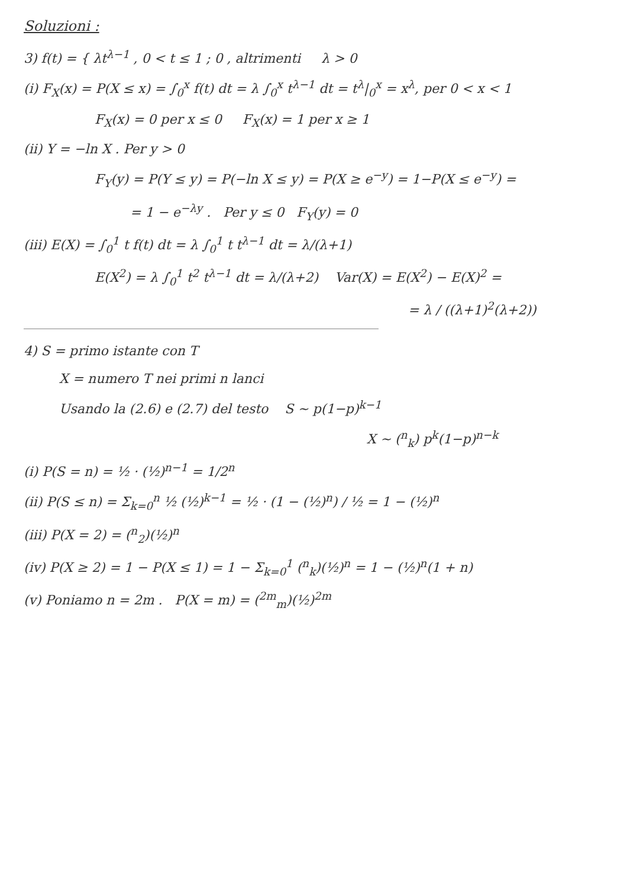Soluzioni :
3) f(t) = { λt<sup>λ−1</sup> , 0 < t ≤ 1 ; 0 , altrimenti λ > 0
(i) F<sub>X</sub>(x) = P(X ≤ x) = ∫<sub>0</sub><sup>x</sup> f(t) dt = λ ∫<sub>0</sub><sup>x</sup> t<sup>λ−1</sup> dt = t<sup>λ</sup>|<sub>0</sub><sup>x</sup> = x<sup>λ</sup>, per 0 < x < 1
F<sub>X</sub>(x) = 0 per x ≤ 0 F<sub>X</sub>(x) = 1 per x ≥ 1
(ii) Y = −ln X . Per y > 0
F<sub>Y</sub>(y) = P(Y ≤ y) = P(−ln X ≤ y) = P(X ≥ e<sup>−y</sup>) = 1−P(X ≤ e<sup>−y</sup>) =
= 1 − e<sup>−λy</sup> . Per y ≤ 0 F<sub>Y</sub>(y) = 0
(iii) E(X) = ∫<sub>0</sub><sup>1</sup> t f(t) dt = λ ∫<sub>0</sub><sup>1</sup> t t<sup>λ−1</sup> dt = λ/(λ+1)
E(X<sup>2</sup>) = λ ∫<sub>0</sub><sup>1</sup> t<sup>2</sup> t<sup>λ−1</sup> dt = λ/(λ+2) Var(X) = E(X<sup>2</sup>) − E(X)<sup>2</sup> =
= λ / ((λ+1)<sup>2</sup>(λ+2))
4) S = primo istante con T
X = numero T nei primi n lanci
Usando la (2.6) e (2.7) del testo S ~ p(1−p)<sup>k−1</sup>
X ~ (<sup>n</sup><sub>k</sub>) p<sup>k</sup>(1−p)<sup>n−k</sup>
(i) P(S = n) = ½ · (½)<sup>n−1</sup> = 1/2<sup>n</sup>
(ii) P(S ≤ n) = Σ<sub>k=0</sub><sup>n</sup> ½ (½)<sup>k−1</sup> = ½ · (1 − (½)<sup>n</sup>) / ½ = 1 − (½)<sup>n</sup>
(iii) P(X = 2) = (<sup>n</sup><sub>2</sub>)(½)<sup>n</sup>
(iv) P(X ≥ 2) = 1 − P(X ≤ 1) = 1 − Σ<sub>k=0</sub><sup>1</sup> (<sup>n</sup><sub>k</sub>)(½)<sup>n</sup> = 1 − (½)<sup>n</sup>(1 + n)
(v) Poniamo n = 2m . P(X = m) = (<sup>2m</sup><sub>m</sub>)(½)<sup>2m</sup>